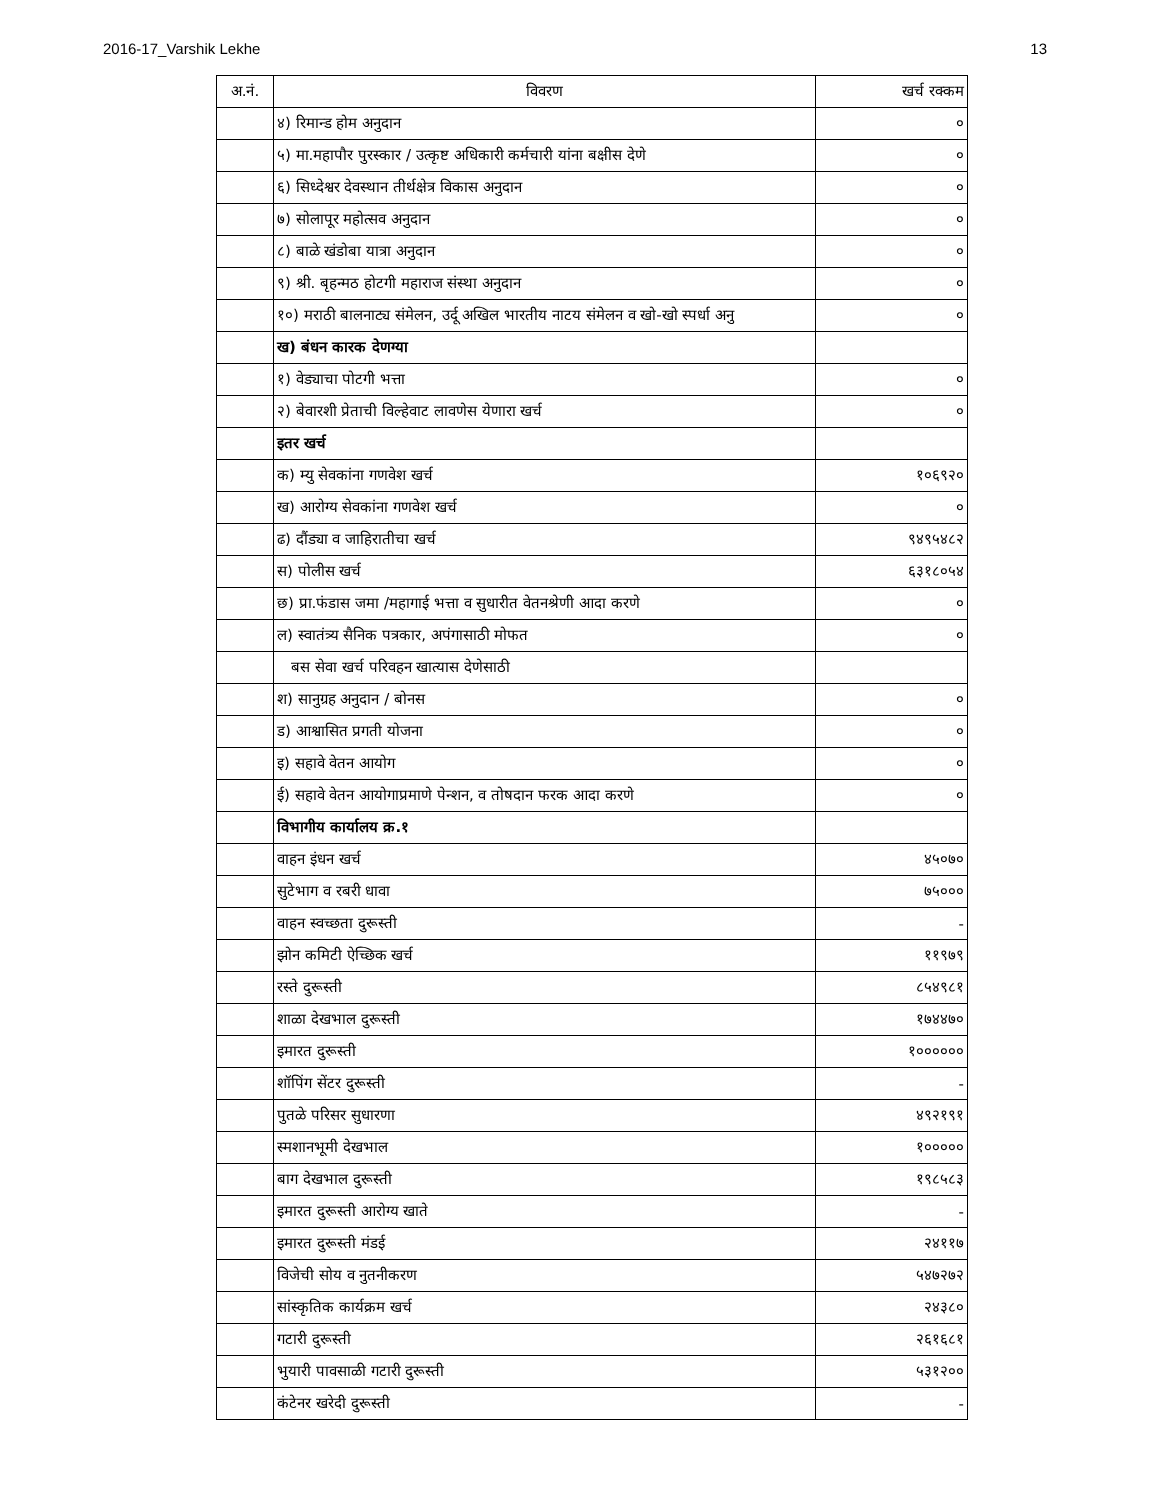2016-17_Varshik Lekhe 13
| अ.नं. | विवरण | खर्च रक्कम |
| --- | --- | --- |
| | ४) रिमान्ड होम अनुदान | ० |
| | ५) मा.महापौर पुरस्कार / उत्कृष्ट अधिकारी कर्मचारी यांना बक्षीस देणे | ० |
| | ६) सिध्देश्वर देवस्थान तीर्थक्षेत्र विकास अनुदान | ० |
| | ७) सोलापूर महोत्सव अनुदान | ० |
| | ८) बाळे खंडोबा यात्रा अनुदान | ० |
| | ९) श्री. बृहन्मठ होटगी महाराज संस्था अनुदान | ० |
| | १०) मराठी बालनाट्य संमेलन, उर्दू अखिल भारतीय नाटय संमेलन व खो-खो स्पर्धा अनु | ० |
| | ख) बंधन कारक देणग्या | |
| | १) वेड्याचा पोटगी भत्ता | ० |
| | २) बेवारशी प्रेताची विल्हेवाट लावणेस येणारा खर्च | ० |
| | इतर खर्च | |
| | क) म्यु सेवकांना गणवेश खर्च | १०६९२० |
| | ख) आरोग्य सेवकांना गणवेश खर्च | ० |
| | ढ) दौंड्या व जाहिरातीचा खर्च | ९४९५४८२ |
| | स) पोलीस खर्च | ६३१८०५४ |
| | छ) प्रा.फंडास जमा /महागाई भत्ता व सुधारीत वेतनश्रेणी आदा करणे | ० |
| | ल) स्वातंत्र्य सैनिक पत्रकार, अपंगासाठी मोफत | ० |
| | बस सेवा खर्च परिवहन खात्यास देणेसाठी | |
| | श) सानुग्रह अनुदान / बोनस | ० |
| | ड) आश्वासित प्रगती योजना | ० |
| | इ) सहावे वेतन आयोग | ० |
| | ई) सहावे वेतन आयोगाप्रमाणे पेन्शन, व तोषदान फरक आदा करणे | ० |
| | विभागीय कार्यालय क्र.१ | |
| | वाहन इंधन खर्च | ४५०७० |
| | सुटेभाग व रबरी धावा | ७५००० |
| | वाहन स्वच्छता दुरूस्ती | - |
| | झोन कमिटी ऐच्छिक खर्च | ११९७९ |
| | रस्ते दुरूस्ती | ८५४९८१ |
| | शाळा देखभाल दुरूस्ती | १७४४७० |
| | इमारत दुरूस्ती | १०००००० |
| | शॉपिंग सेंटर दुरूस्ती | - |
| | पुतळे परिसर सुधारणा | ४९२१९१ |
| | स्मशानभूमी देखभाल | १००००० |
| | बाग देखभाल दुरूस्ती | १९८५८३ |
| | इमारत दुरूस्ती आरोग्य खाते | - |
| | इमारत दुरूस्ती मंडई | २४११७ |
| | विजेची सोय व नुतनीकरण | ५४७२७२ |
| | सांस्कृतिक कार्यक्रम खर्च | २४३८० |
| | गटारी दुरूस्ती | २६१६८१ |
| | भुयारी पावसाळी गटारी दुरूस्ती | ५३१२०० |
| | कंटेनर खरेदी दुरूस्ती | - |